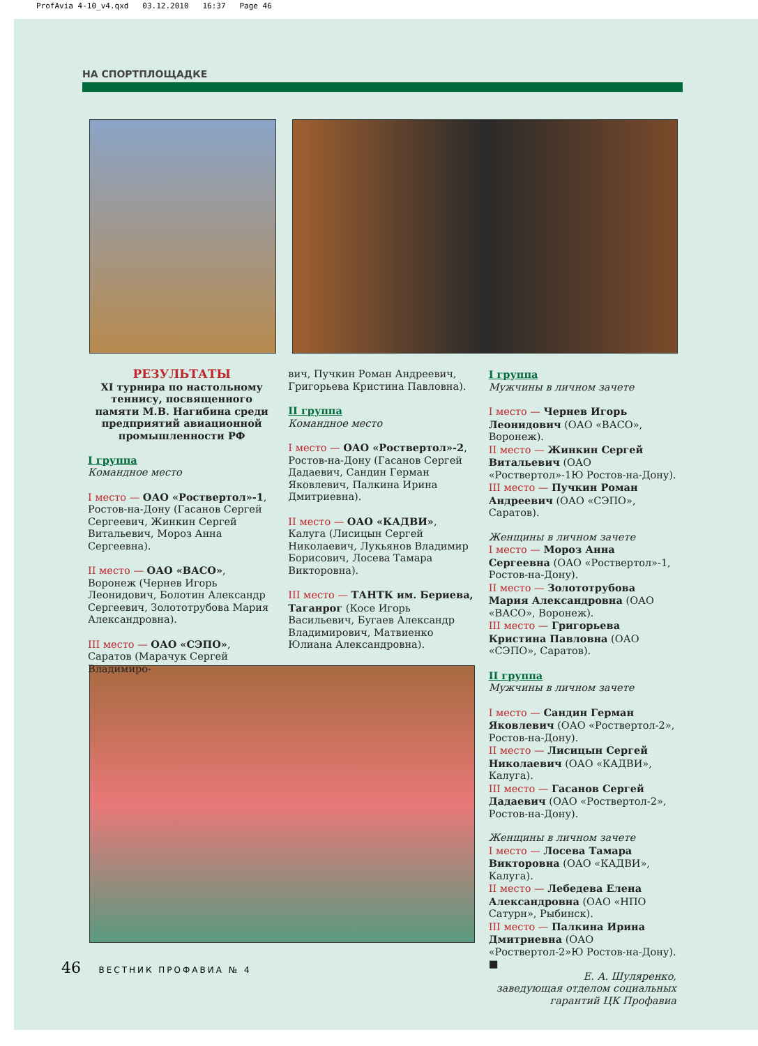ProfAvia 4-10_v4.qxd 03.12.2010 16:37 Page 46
НА СПОРТПЛОЩАДКЕ
РЕЗУЛЬТАТЫ
XI турнира по настольному теннису, посвященного памяти М.В. Нагибина среди предприятий авиационной промышленности РФ
I группа
Командное место
I место — ОАО «Роствертол»-1, Ростов-на-Дону (Гасанов Сергей Сергеевич, Жинкин Сергей Витальевич, Мороз Анна Сергеевна).
II место — ОАО «ВАСО», Воронеж (Чернев Игорь Леонидович, Болотин Александр Сергеевич, Золототрубова Мария Александровна).
III место — ОАО «СЭПО», Саратов (Марачук Сергей Владимиро-
вич, Пучкин Роман Андреевич, Григорьева Кристина Павловна).
II группа
Командное место
I место — ОАО «Роствертол»-2, Ростов-на-Дону (Гасанов Сергей Дадаевич, Сандин Герман Яковлевич, Палкина Ирина Дмитриевна).
II место — ОАО «КАДВИ», Калуга (Лисицын Сергей Николаевич, Лукьянов Владимир Борисович, Лосева Тамара Викторовна).
III место — ТАНТК им. Бериева, Таганрог (Косе Игорь Васильевич, Бугаев Александр Владимирович, Матвиенко Юлиана Александровна).
I группа
Мужчины в личном зачете
I место — Чернев Игорь Леонидович (ОАО «ВАСО», Воронеж).
II место — Жинкин Сергей Витальевич (ОАО «Роствертол»-1Ю Ростов-на-Дону).
III место — Пучкин Роман Андреевич (ОАО «СЭПО», Саратов).
Женщины в личном зачете
I место — Мороз Анна Сергеевна (ОАО «Роствертол»-1, Ростов-на-Дону).
II место — Золототрубова Мария Александровна (ОАО «ВАСО», Воронеж).
III место — Григорьева Кристина Павловна (ОАО «СЭПО», Саратов).
II группа
Мужчины в личном зачете
I место — Сандин Герман Яковлевич (ОАО «Роствертол-2», Ростов-на-Дону).
II место — Лисицын Сергей Николаевич (ОАО «КАДВИ», Калуга).
III место — Гасанов Сергей Дадаевич (ОАО «Роствертол-2», Ростов-на-Дону).
Женщины в личном зачете
I место — Лосева Тамара Викторовна (ОАО «КАДВИ», Калуга).
II место — Лебедева Елена Александровна (ОАО «НПО Сатурн», Рыбинск).
III место — Палкина Ирина Дмитриевна (ОАО «Роствертол-2»Ю Ростов-на-Дону). ■
Е. А. Шуляренко,
заведующая отделом социальных гарантий ЦК Профавиа
46 ВЕСТНИК ПРОФАВИА № 4